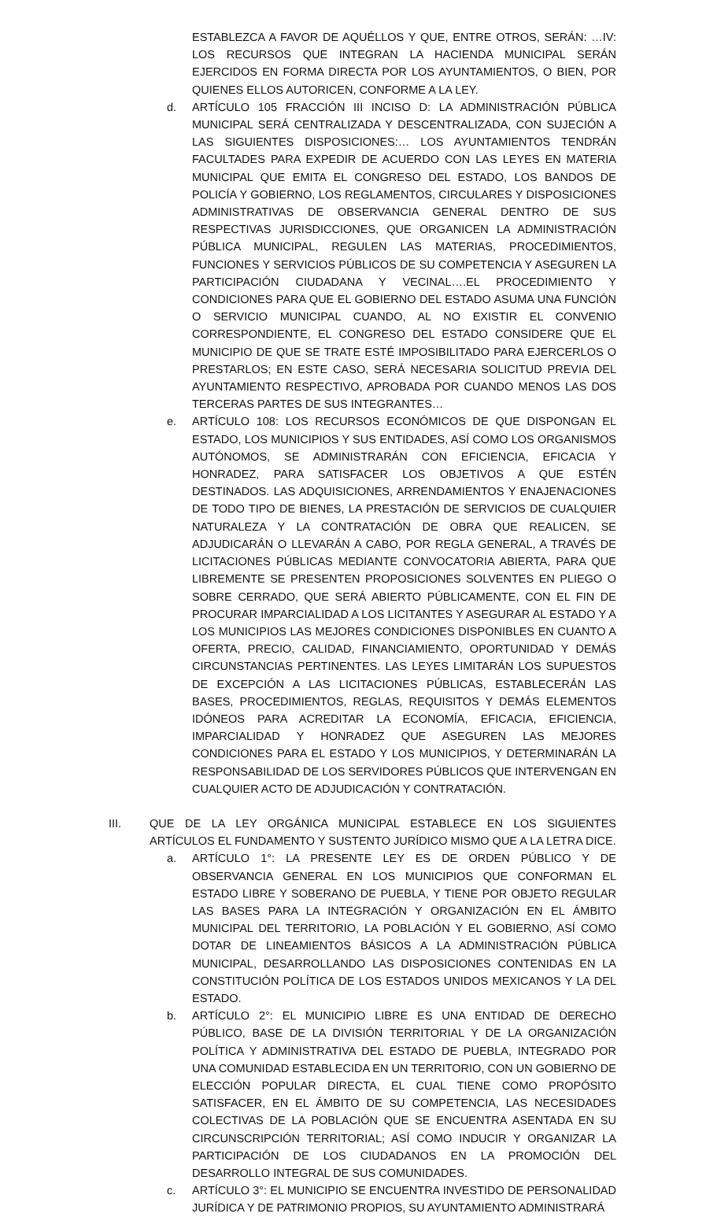ESTABLEZCA A FAVOR DE AQUÉLLOS Y QUE, ENTRE OTROS, SERÁN: …IV: LOS RECURSOS QUE INTEGRAN LA HACIENDA MUNICIPAL SERÁN EJERCIDOS EN FORMA DIRECTA POR LOS AYUNTAMIENTOS, O BIEN, POR QUIENES ELLOS AUTORICEN, CONFORME A LA LEY.
d. ARTÍCULO 105 FRACCIÓN III INCISO D: LA ADMINISTRACIÓN PÚBLICA MUNICIPAL SERÁ CENTRALIZADA Y DESCENTRALIZADA, CON SUJECIÓN A LAS SIGUIENTES DISPOSICIONES:… LOS AYUNTAMIENTOS TENDRÁN FACULTADES PARA EXPEDIR DE ACUERDO CON LAS LEYES EN MATERIA MUNICIPAL QUE EMITA EL CONGRESO DEL ESTADO, LOS BANDOS DE POLICÍA Y GOBIERNO, LOS REGLAMENTOS, CIRCULARES Y DISPOSICIONES ADMINISTRATIVAS DE OBSERVANCIA GENERAL DENTRO DE SUS RESPECTIVAS JURISDICCIONES, QUE ORGANICEN LA ADMINISTRACIÓN PÚBLICA MUNICIPAL, REGULEN LAS MATERIAS, PROCEDIMIENTOS, FUNCIONES Y SERVICIOS PÚBLICOS DE SU COMPETENCIA Y ASEGUREN LA PARTICIPACIÓN CIUDADANA Y VECINAL….EL PROCEDIMIENTO Y CONDICIONES PARA QUE EL GOBIERNO DEL ESTADO ASUMA UNA FUNCIÓN O SERVICIO MUNICIPAL CUANDO, AL NO EXISTIR EL CONVENIO CORRESPONDIENTE, EL CONGRESO DEL ESTADO CONSIDERE QUE EL MUNICIPIO DE QUE SE TRATE ESTÉ IMPOSIBILITADO PARA EJERCERLOS O PRESTARLOS; EN ESTE CASO, SERÁ NECESARIA SOLICITUD PREVIA DEL AYUNTAMIENTO RESPECTIVO, APROBADA POR CUANDO MENOS LAS DOS TERCERAS PARTES DE SUS INTEGRANTES…
e. ARTÍCULO 108: LOS RECURSOS ECONÓMICOS DE QUE DISPONGAN EL ESTADO, LOS MUNICIPIOS Y SUS ENTIDADES, ASÍ COMO LOS ORGANISMOS AUTÓNOMOS, SE ADMINISTRARÁN CON EFICIENCIA, EFICACIA Y HONRADEZ, PARA SATISFACER LOS OBJETIVOS A QUE ESTÉN DESTINADOS. LAS ADQUISICIONES, ARRENDAMIENTOS Y ENAJENACIONES DE TODO TIPO DE BIENES, LA PRESTACIÓN DE SERVICIOS DE CUALQUIER NATURALEZA Y LA CONTRATACIÓN DE OBRA QUE REALICEN, SE ADJUDICARÁN O LLEVARÁN A CABO, POR REGLA GENERAL, A TRAVÉS DE LICITACIONES PÚBLICAS MEDIANTE CONVOCATORIA ABIERTA, PARA QUE LIBREMENTE SE PRESENTEN PROPOSICIONES SOLVENTES EN PLIEGO O SOBRE CERRADO, QUE SERÁ ABIERTO PÚBLICAMENTE, CON EL FIN DE PROCURAR IMPARCIALIDAD A LOS LICITANTES Y ASEGURAR AL ESTADO Y A LOS MUNICIPIOS LAS MEJORES CONDICIONES DISPONIBLES EN CUANTO A OFERTA, PRECIO, CALIDAD, FINANCIAMIENTO, OPORTUNIDAD Y DEMÁS CIRCUNSTANCIAS PERTINENTES. LAS LEYES LIMITARÁN LOS SUPUESTOS DE EXCEPCIÓN A LAS LICITACIONES PÚBLICAS, ESTABLECERÁN LAS BASES, PROCEDIMIENTOS, REGLAS, REQUISITOS Y DEMÁS ELEMENTOS IDÓNEOS PARA ACREDITAR LA ECONOMÍA, EFICACIA, EFICIENCIA, IMPARCIALIDAD Y HONRADEZ QUE ASEGUREN LAS MEJORES CONDICIONES PARA EL ESTADO Y LOS MUNICIPIOS, Y DETERMINARÁN LA RESPONSABILIDAD DE LOS SERVIDORES PÚBLICOS QUE INTERVENGAN EN CUALQUIER ACTO DE ADJUDICACIÓN Y CONTRATACIÓN.
III. QUE DE LA LEY ORGÁNICA MUNICIPAL ESTABLECE EN LOS SIGUIENTES ARTÍCULOS EL FUNDAMENTO Y SUSTENTO JURÍDICO MISMO QUE A LA LETRA DICE.
a. ARTÍCULO 1°: LA PRESENTE LEY ES DE ORDEN PÚBLICO Y DE OBSERVANCIA GENERAL EN LOS MUNICIPIOS QUE CONFORMAN EL ESTADO LIBRE Y SOBERANO DE PUEBLA, Y TIENE POR OBJETO REGULAR LAS BASES PARA LA INTEGRACIÓN Y ORGANIZACIÓN EN EL ÁMBITO MUNICIPAL DEL TERRITORIO, LA POBLACIÓN Y EL GOBIERNO, ASÍ COMO DOTAR DE LINEAMIENTOS BÁSICOS A LA ADMINISTRACIÓN PÚBLICA MUNICIPAL, DESARROLLANDO LAS DISPOSICIONES CONTENIDAS EN LA CONSTITUCIÓN POLÍTICA DE LOS ESTADOS UNIDOS MEXICANOS Y LA DEL ESTADO.
b. ARTÍCULO 2°: EL MUNICIPIO LIBRE ES UNA ENTIDAD DE DERECHO PÚBLICO, BASE DE LA DIVISIÓN TERRITORIAL Y DE LA ORGANIZACIÓN POLÍTICA Y ADMINISTRATIVA DEL ESTADO DE PUEBLA, INTEGRADO POR UNA COMUNIDAD ESTABLECIDA EN UN TERRITORIO, CON UN GOBIERNO DE ELECCIÓN POPULAR DIRECTA, EL CUAL TIENE COMO PROPÓSITO SATISFACER, EN EL ÁMBITO DE SU COMPETENCIA, LAS NECESIDADES COLECTIVAS DE LA POBLACIÓN QUE SE ENCUENTRA ASENTADA EN SU CIRCUNSCRIPCIÓN TERRITORIAL; ASÍ COMO INDUCIR Y ORGANIZAR LA PARTICIPACIÓN DE LOS CIUDADANOS EN LA PROMOCIÓN DEL DESARROLLO INTEGRAL DE SUS COMUNIDADES.
c. ARTÍCULO 3°: EL MUNICIPIO SE ENCUENTRA INVESTIDO DE PERSONALIDAD JURÍDICA Y DE PATRIMONIO PROPIOS, SU AYUNTAMIENTO ADMINISTRARÁ